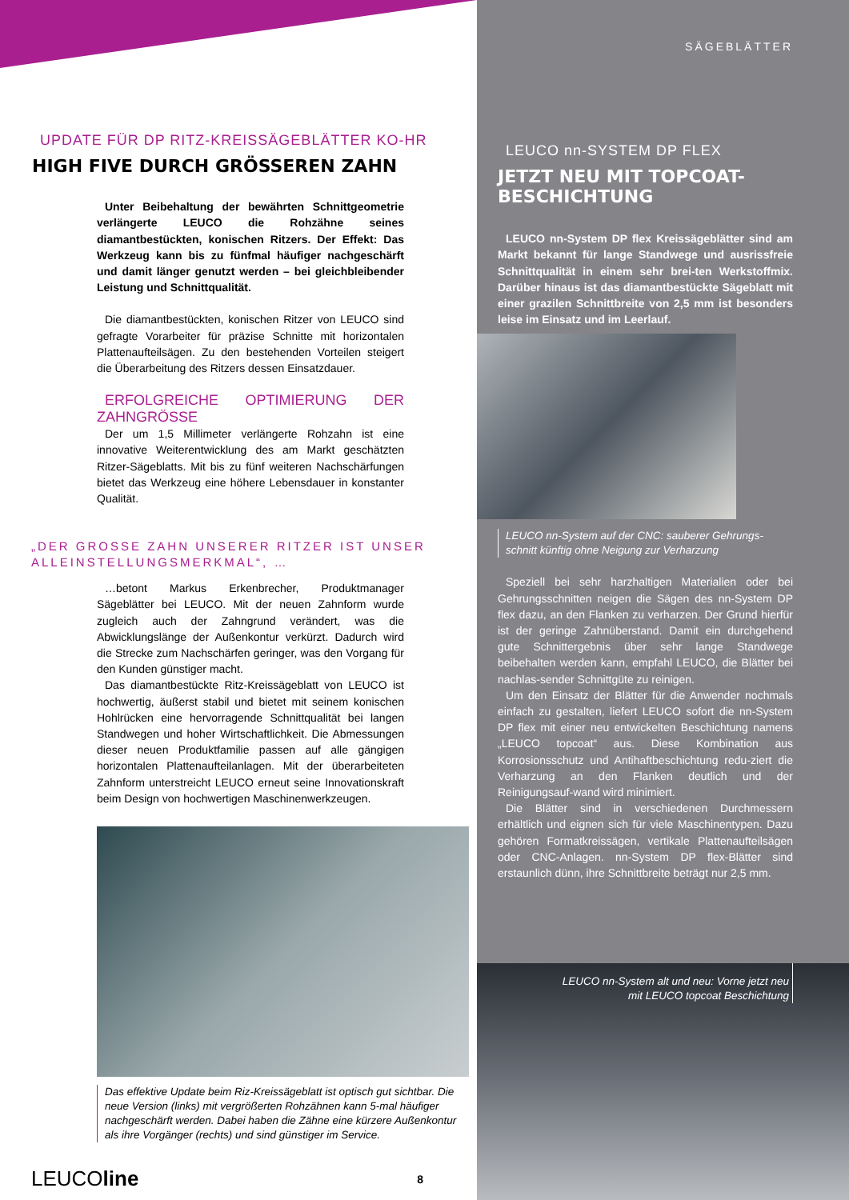UPDATE FÜR DP RITZ-KREISSÄGEBLÄTTER KO-HR
HIGH FIVE DURCH GRÖSSEREN ZAHN
Unter Beibehaltung der bewährten Schnittgeometrie verlängerte LEUCO die Rohzähne seines diamantbestückten, konischen Ritzers. Der Effekt: Das Werkzeug kann bis zu fünfmal häufiger nachgeschärft und damit länger genutzt werden – bei gleichbleibender Leistung und Schnittqualität.
Die diamantbestückten, konischen Ritzer von LEUCO sind gefragte Vorarbeiter für präzise Schnitte mit horizontalen Plattenaufteilsägen. Zu den bestehenden Vorteilen steigert die Überarbeitung des Ritzers dessen Einsatzdauer.
ERFOLGREICHE OPTIMIERUNG DER ZAHNGRÖSSE
Der um 1,5 Millimeter verlängerte Rohzahn ist eine innovative Weiterentwicklung des am Markt geschätzten Ritzer-Sägeblatts. Mit bis zu fünf weiteren Nachschärfungen bietet das Werkzeug eine höhere Lebensdauer in konstanter Qualität.
„DER GROSSE ZAHN UNSERER RITZER IST UNSER ALLEINSTELLUNGSMERKMAL“, …
…betont Markus Erkenbrecher, Produktmanager Sägeblätter bei LEUCO. Mit der neuen Zahnform wurde zugleich auch der Zahngrund verändert, was die Abwicklungslänge der Außenkontur verkürzt. Dadurch wird die Strecke zum Nachschärfen geringer, was den Vorgang für den Kunden günstiger macht.
Das diamantbestückte Ritz-Kreissägeblatt von LEUCO ist hochwertig, äußerst stabil und bietet mit seinem konischen Hohlrücken eine hervorragende Schnittqualität bei langen Standwegen und hoher Wirtschaftlichkeit. Die Abmessungen dieser neuen Produktfamilie passen auf alle gängigen horizontalen Plattenaufteilanlagen. Mit der überarbeiteten Zahnform unterstreicht LEUCO erneut seine Innovationskraft beim Design von hochwertigen Maschinenwerkzeugen.
Das effektive Update beim Riz-Kreissägeblatt ist optisch gut sichtbar. Die neue Version (links) mit vergrößerten Rohzähnen kann 5-mal häufiger nachgeschärft werden. Dabei haben die Zähne eine kürzere Außenkontur als ihre Vorgänger (rechts) und sind günstiger im Service.
LEUCOline 8
SÄGEBLÄTTER
LEUCO nn-SYSTEM DP FLEX
JETZT NEU MIT TOPCOAT-BESCHICHTUNG
LEUCO nn-System DP flex Kreissägeblätter sind am Markt bekannt für lange Standwege und ausrissfreie Schnittqualität in einem sehr brei-ten Werkstoffmix. Darüber hinaus ist das diamantbestückte Sägeblatt mit einer grazilen Schnittbreite von 2,5 mm ist besonders leise im Einsatz und im Leerlauf.
LEUCO nn-System auf der CNC: sauberer Gehrungs-schnitt künftig ohne Neigung zur Verharzung
Speziell bei sehr harzhaltigen Materialien oder bei Gehrungsschnitten neigen die Sägen des nn-System DP flex dazu, an den Flanken zu verharzen. Der Grund hierfür ist der geringe Zahnüberstand. Damit ein durchgehend gute Schnittergebnis über sehr lange Standwege beibehalten werden kann, empfahl LEUCO, die Blätter bei nachlas-sender Schnittgüte zu reinigen.
Um den Einsatz der Blätter für die Anwender nochmals einfach zu gestalten, liefert LEUCO sofort die nn-System DP flex mit einer neu entwickelten Beschichtung namens „LEUCO topcoat“ aus. Diese Kombination aus Korrosionsschutz und Antihaftbeschichtung redu-ziert die Verharzung an den Flanken deutlich und der Reinigungsauf-wand wird minimiert.
Die Blätter sind in verschiedenen Durchmessern erhältlich und eignen sich für viele Maschinentypen. Dazu gehören Formatkreissägen, vertikale Plattenaufteilsägen oder CNC-Anlagen. nn-System DP flex-Blätter sind erstaunlich dünn, ihre Schnittbreite beträgt nur 2,5 mm.
LEUCO nn-System alt und neu: Vorne jetzt neu mit LEUCO topcoat Beschichtung